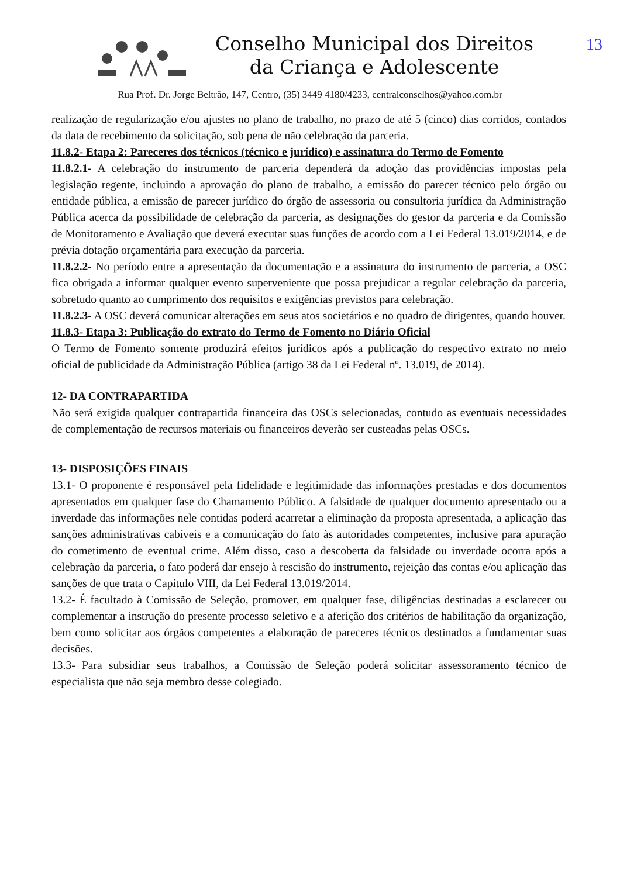13
Conselho Municipal dos Direitos
da Criança e Adolescente
Rua Prof. Dr. Jorge Beltrão, 147, Centro, (35) 3449 4180/4233, centralconselhos@yahoo.com.br
realização de regularização e/ou ajustes no plano de trabalho, no prazo de até 5 (cinco) dias corridos, contados da data de recebimento da solicitação, sob pena de não celebração da parceria.
11.8.2- Etapa 2: Pareceres dos técnicos (técnico e jurídico) e assinatura do Termo de Fomento
11.8.2.1- A celebração do instrumento de parceria dependerá da adoção das providências impostas pela legislação regente, incluindo a aprovação do plano de trabalho, a emissão do parecer técnico pelo órgão ou entidade pública, a emissão de parecer jurídico do órgão de assessoria ou consultoria jurídica da Administração Pública acerca da possibilidade de celebração da parceria, as designações do gestor da parceria e da Comissão de Monitoramento e Avaliação que deverá executar suas funções de acordo com a Lei Federal 13.019/2014, e de prévia dotação orçamentária para execução da parceria.
11.8.2.2- No período entre a apresentação da documentação e a assinatura do instrumento de parceria, a OSC fica obrigada a informar qualquer evento superveniente que possa prejudicar a regular celebração da parceria, sobretudo quanto ao cumprimento dos requisitos e exigências previstos para celebração.
11.8.2.3- A OSC deverá comunicar alterações em seus atos societários e no quadro de dirigentes, quando houver.
11.8.3- Etapa 3: Publicação do extrato do Termo de Fomento no Diário Oficial
O Termo de Fomento somente produzirá efeitos jurídicos após a publicação do respectivo extrato no meio oficial de publicidade da Administração Pública (artigo 38 da Lei Federal nº. 13.019, de 2014).
12- DA CONTRAPARTIDA
Não será exigida qualquer contrapartida financeira das OSCs selecionadas, contudo as eventuais necessidades de complementação de recursos materiais ou financeiros deverão ser custeadas pelas OSCs.
13- DISPOSIÇÕES FINAIS
13.1- O proponente é responsável pela fidelidade e legitimidade das informações prestadas e dos documentos apresentados em qualquer fase do Chamamento Público. A falsidade de qualquer documento apresentado ou a inverdade das informações nele contidas poderá acarretar a eliminação da proposta apresentada, a aplicação das sanções administrativas cabíveis e a comunicação do fato às autoridades competentes, inclusive para apuração do cometimento de eventual crime. Além disso, caso a descoberta da falsidade ou inverdade ocorra após a celebração da parceria, o fato poderá dar ensejo à rescisão do instrumento, rejeição das contas e/ou aplicação das sanções de que trata o Capítulo VIII, da Lei Federal 13.019/2014.
13.2- É facultado à Comissão de Seleção, promover, em qualquer fase, diligências destinadas a esclarecer ou complementar a instrução do presente processo seletivo e a aferição dos critérios de habilitação da organização, bem como solicitar aos órgãos competentes a elaboração de pareceres técnicos destinados a fundamentar suas decisões.
13.3- Para subsidiar seus trabalhos, a Comissão de Seleção poderá solicitar assessoramento técnico de especialista que não seja membro desse colegiado.